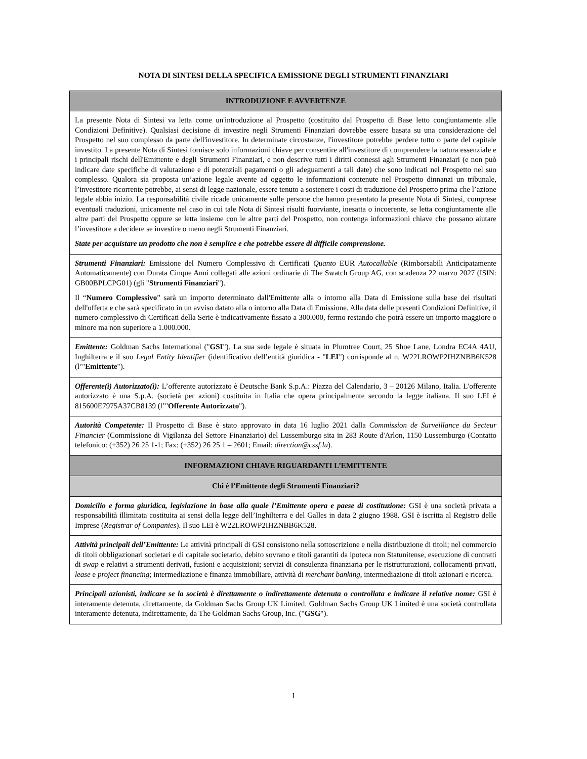NOTA DI SINTESI DELLA SPECIFICA EMISSIONE DEGLI STRUMENTI FINANZIARI
| INTRODUZIONE E AVVERTENZE |
| --- |
| La presente Nota di Sintesi va letta come un'introduzione al Prospetto (costituito dal Prospetto di Base letto congiuntamente alle Condizioni Definitive). Qualsiasi decisione di investire negli Strumenti Finanziari dovrebbe essere basata su una considerazione del Prospetto nel suo complesso da parte dell'investitore. In determinate circostanze, l'investitore potrebbe perdere tutto o parte del capitale investito. La presente Nota di Sintesi fornisce solo informazioni chiave per consentire all'investitore di comprendere la natura essenziale e i principali rischi dell'Emittente e degli Strumenti Finanziari, e non descrive tutti i diritti connessi agli Strumenti Finanziari (e non può indicare date specifiche di valutazione e di potenziali pagamenti o gli adeguamenti a tali date) che sono indicati nel Prospetto nel suo complesso. Qualora sia proposta un’azione legale avente ad oggetto le informazioni contenute nel Prospetto dinnanzi un tribunale, l’investitore ricorrente potrebbe, ai sensi di legge nazionale, essere tenuto a sostenere i costi di traduzione del Prospetto prima che l’azione legale abbia inizio. La responsabilità civile ricade unicamente sulle persone che hanno presentato la presente Nota di Sintesi, comprese eventuali traduzioni, unicamente nel caso in cui tale Nota di Sintesi risulti fuorviante, inesatta o incoerente, se letta congiuntamente alle altre parti del Prospetto oppure se letta insieme con le altre parti del Prospetto, non contenga informazioni chiave che possano aiutare l’investitore a decidere se investire o meno negli Strumenti Finanziari. State per acquistare un prodotto che non è semplice e che potrebbe essere di difficile comprensione. |
| Strumenti Finanziari: Emissione del Numero Complessivo di Certificati Quanto EUR Autocallable (Rimborsabili Anticipatamente Automaticamente) con Durata Cinque Anni collegati alle azioni ordinarie di The Swatch Group AG, con scadenza 22 marzo 2027 (ISIN: GB00BPLCPG01) (gli " Strumenti Finanziari "). Il “ Numero Complessivo ” sarà un importo determinato dall'Emittente alla o intorno alla Data di Emissione sulla base dei risultati dell'offerta e che sarà specificato in un avviso datato alla o intorno alla Data di Emissione. Alla data delle presenti Condizioni Definitive, il numero complessivo di Certificati della Serie è indicativamente fissato a 300.000, fermo restando che potrà essere un importo maggiore o minore ma non superiore a 1.000.000. |
| Emittente: Goldman Sachs International (" GSI "). La sua sede legale è situata in Plumtree Court, 25 Shoe Lane, Londra EC4A 4AU, Inghilterra e il suo Legal Entity Identifier (identificativo dell’entità giuridica - " LEI ") corrisponde al n. W22LROWP2IHZNBB6K528 (l’" Emittente "). |
| Offerente(i) Autorizzato(i): L’offerente autorizzato è Deutsche Bank S.p.A.: Piazza del Calendario, 3 – 20126 Milano, Italia. L'offerente autorizzato è una S.p.A. (società per azioni) costituita in Italia che opera principalmente secondo la legge italiana. Il suo LEI è 815600E7975A37CB8139 (l’" Offerente Autorizzato "). |
| Autorità Competente: Il Prospetto di Base è stato approvato in data 16 luglio 2021 dalla Commission de Surveillance du Secteur Financier (Commissione di Vigilanza del Settore Finanziario) del Lussemburgo sita in 283 Route d'Arlon, 1150 Lussemburgo (Contatto telefonico: (+352) 26 25 1-1; Fax: (+352) 26 25 1 – 2601; Email: direction@cssf.lu ). |
| INFORMAZIONI CHIAVE RIGUARDANTI L’EMITTENTE |
| Chi è l’Emittente degli Strumenti Finanziari? |
| Domicilio e forma giuridica, legislazione in base alla quale l’Emittente opera e paese di costituzione: GSI è una società privata a responsabilità illimitata costituita ai sensi della legge dell’Inghilterra e del Galles in data 2 giugno 1988. GSI è iscritta al Registro delle Imprese ( Registrar of Companies ). Il suo LEI è W22LROWP2IHZNBB6K528. |
| Attività principali dell’Emittente: Le attività principali di GSI consistono nella sottoscrizione e nella distribuzione di titoli; nel commercio di titoli obbligazionari societari e di capitale societario, debito sovrano e titoli garantiti da ipoteca non Statunitense, esecuzione di contratti di swap e relativi a strumenti derivati, fusioni e acquisizioni; servizi di consulenza finanziaria per le ristrutturazioni, collocamenti privati, lease e project financing ; intermediazione e finanza immobiliare, attività di merchant banking , intermediazione di titoli azionari e ricerca. |
| Principali azionisti, indicare se la società è direttamente o indirettamente detenuta o controllata e indicare il relative nome: GSI è interamente detenuta, direttamente, da Goldman Sachs Group UK Limited. Goldman Sachs Group UK Limited è una società controllata interamente detenuta, indirettamente, da The Goldman Sachs Group, Inc. (" GSG "). |
1